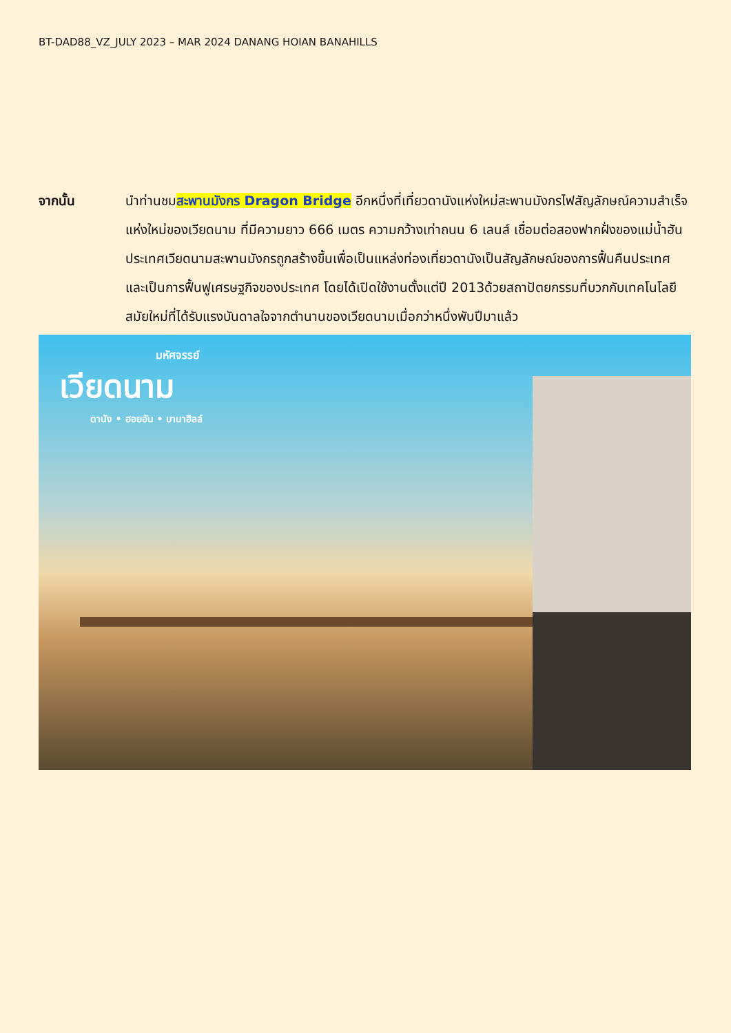BT-DAD88_VZ_JULY 2023 – MAR 2024 DANANG HOIAN BANAHILLS
จากนั้น นำท่านชมสะพานมังกร Dragon Bridge อีกหนึ่งที่เที่ยวดานังแห่งใหม่สะพานมังกรไฟสัญลักษณ์ความสำเร็จแห่งใหม่ของเวียดนาม ที่มีความยาว 666 เมตร ความกว้างเท่าถนน 6 เลนส์ เชื่อมต่อสองฟากฝั่งของแม่น้ำฮันประเทศเวียดนามสะพานมังกรถูกสร้างขึ้นเพื่อเป็นแหล่งท่องเที่ยวดานังเป็นสัญลักษณ์ของการฟื้นคืนประเทศ และเป็นการฟื้นฟูเศรษฐกิจของประเทศ โดยได้เปิดใช้งานตั้งแต่ปี 2013ด้วยสถาปัตยกรรมที่บวกกับเทคโนโลยีสมัยใหม่ที่ได้รับแรงบันดาลใจจากตำนานของเวียดนามเมื่อกว่าหนึ่งพันปีมาแล้ว
มหัศจรรย์
เวียดนาม
ดานัง • ฮอยอัน • บานาฮิลล์